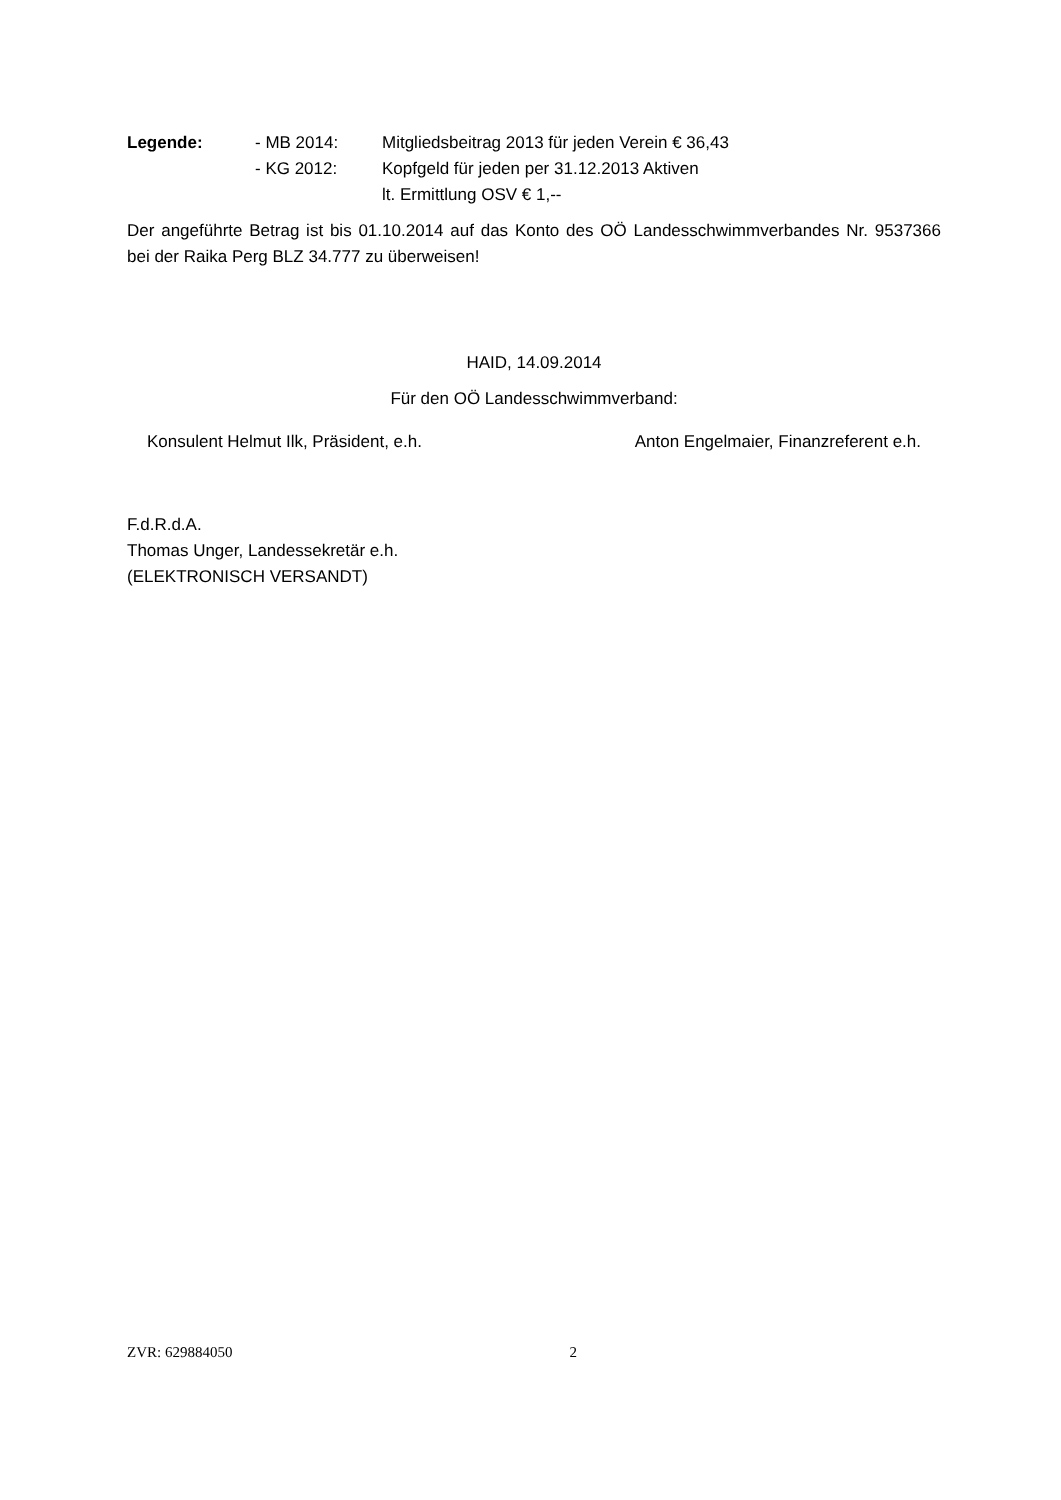Legende: - MB 2014: Mitgliedsbeitrag 2013 für jeden Verein € 36,43 - KG 2012: Kopfgeld für jeden per 31.12.2013 Aktiven lt. Ermittlung OSV € 1,--
Der angeführte Betrag ist bis 01.10.2014 auf das Konto des OÖ Landesschwimmverbandes Nr. 9537366 bei der Raika Perg BLZ 34.777 zu überweisen!
HAID, 14.09.2014
Für den OÖ Landesschwimmverband:
Konsulent Helmut Ilk, Präsident, e.h. Anton Engelmaier, Finanzreferent e.h.
F.d.R.d.A.
Thomas Unger, Landessekretär e.h.
(ELEKTRONISCH VERSANDT)
ZVR: 629884050 2